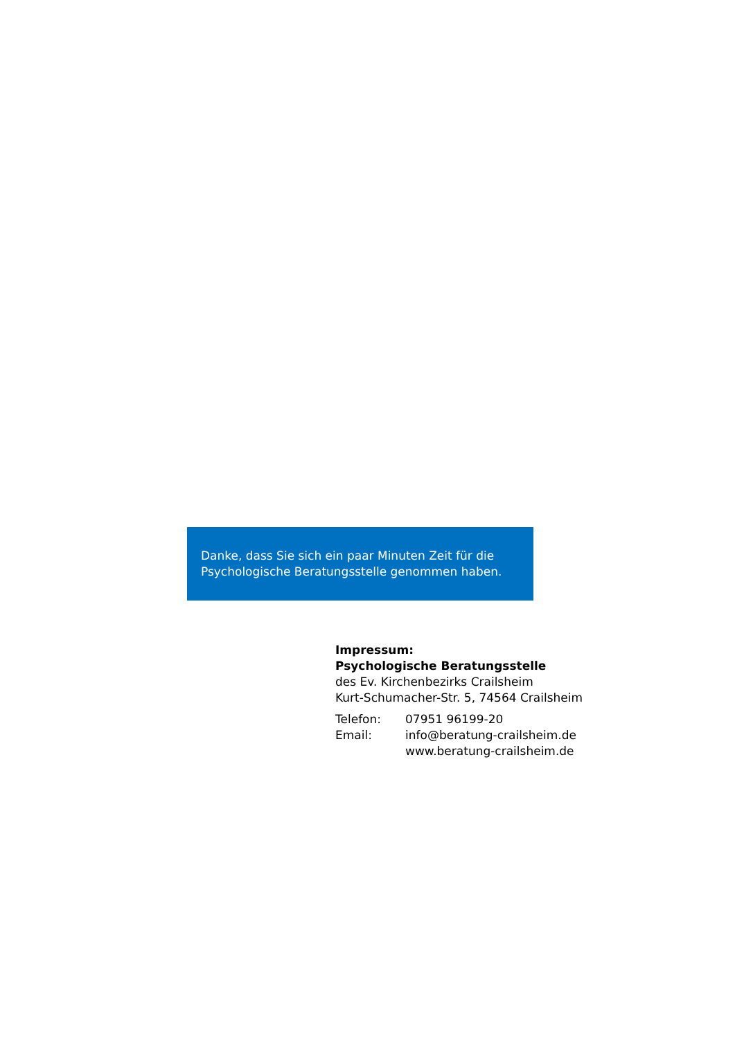Danke, dass Sie sich ein paar Minuten Zeit für die Psychologische Beratungsstelle genommen haben.
Impressum:
Psychologische Beratungsstelle
des Ev. Kirchenbezirks Crailsheim
Kurt-Schumacher-Str. 5, 74564 Crailsheim
| Telefon: | 07951 96199-20 |
| Email: | info@beratung-crailsheim.de |
| | www.beratung-crailsheim.de |